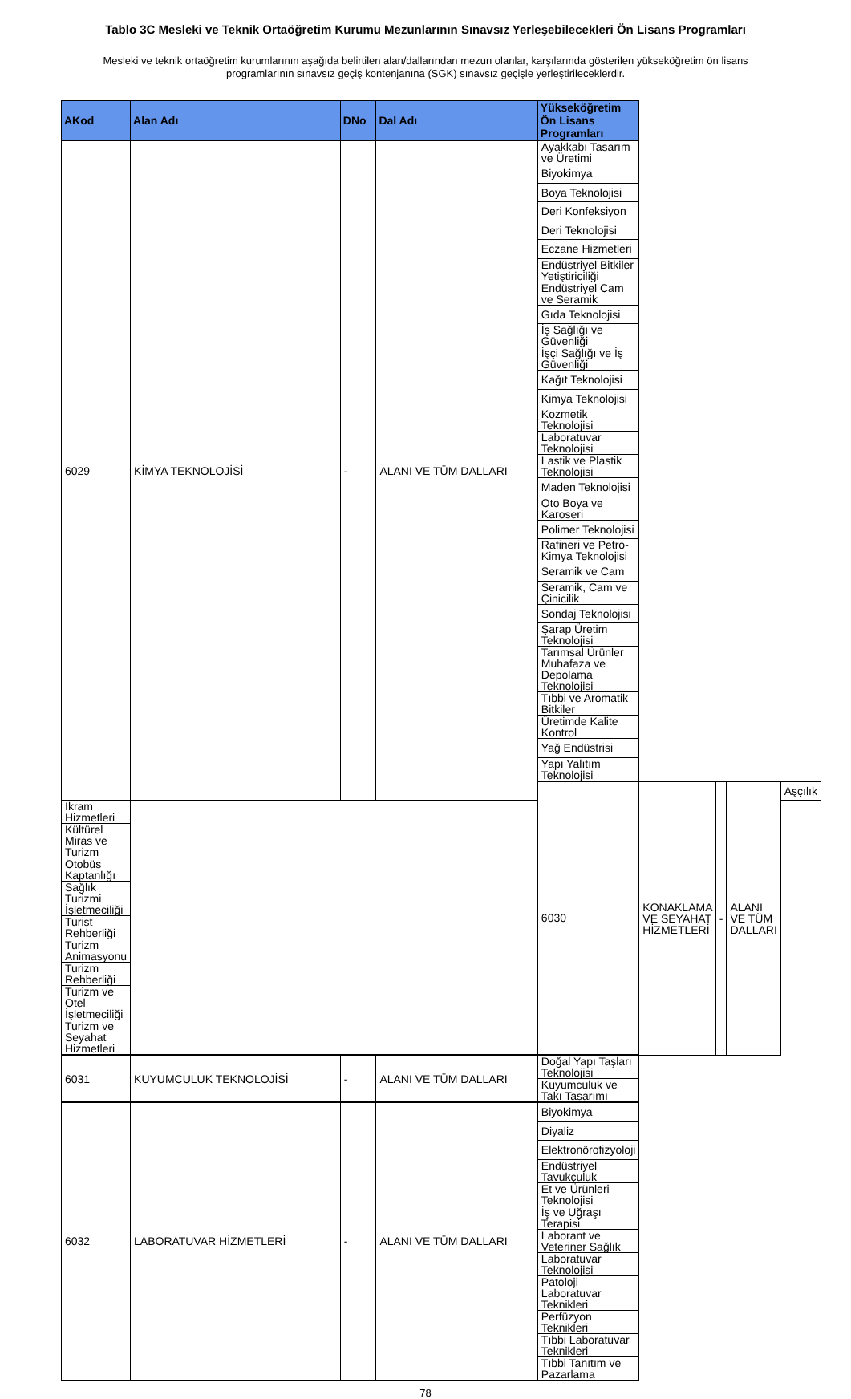Tablo 3C Mesleki ve Teknik Ortaöğretim Kurumu Mezunlarının Sınavsız Yerleşebilecekleri Ön Lisans Programları
Mesleki ve teknik ortaöğretim kurumlarının aşağıda belirtilen alan/dallarından mezun olanlar, karşılarında gösterilen yükseköğretim ön lisans programlarının sınavsız geçiş kontenjanına (SGK) sınavsız geçişle yerleştirileceklerdir.
| AKod | Alan Adı | DNo | Dal Adı | Yükseköğretim Ön Lisans Programları | | | | |
| --- | --- | --- | --- | --- | --- | --- | --- | --- |
| 6029 | KİMYA TEKNOLOJİSİ | - | ALANI VE TÜM DALLARI | Ayakkabı Tasarım ve Üretimi | | | | |
| | | | | Biyokimya | | | | |
| | | | | Boya Teknolojisi | | | | |
| | | | | Deri Konfeksiyon | | | | |
| | | | | Deri Teknolojisi | | | | |
| | | | | Eczane Hizmetleri | | | | |
| | | | | Endüstriyel Bitkiler Yetiştiriciliği | | | | |
| | | | | Endüstriyel Cam ve Seramik | | | | |
| | | | | Gıda Teknolojisi | | | | |
| | | | | İş Sağlığı ve Güvenliği | | | | |
| | | | | İşçi Sağlığı ve İş Güvenliği | | | | |
| | | | | Kağıt Teknolojisi | | | | |
| | | | | Kimya Teknolojisi | | | | |
| | | | | Kozmetik Teknolojisi | | | | |
| | | | | Laboratuvar Teknolojisi | | | | |
| | | | | Lastik ve Plastik Teknolojisi | | | | |
| | | | | Maden Teknolojisi | | | | |
| | | | | Oto Boya ve Karoseri | | | | |
| | | | | Polimer Teknolojisi | | | | |
| | | | | Rafineri ve Petro-Kimya Teknolojisi | | | | |
| | | | | Seramik ve Cam | | | | |
| | | | | Seramik, Cam ve Çinicilik | | | | |
| | | | | Sondaj Teknolojisi | | | | |
| | | | | Şarap Üretim Teknolojisi | | | | |
| | | | | Tarımsal Ürünler Muhafaza ve Depolama Teknolojisi | | | | |
| | | | | Tıbbi ve Aromatik Bitkiler | | | | |
| | | | | Üretimde Kalite Kontrol | | | | |
| | | | | Yağ Endüstrisi | | | | |
| | | | | Yapı Yalıtım Teknolojisi | | | | |
| | | | | 6030 | KONAKLAMA VE SEYAHAT HİZMETLERİ | - | ALANI VE TÜM DALLARI | Aşçılık |
| İkram Hizmetleri | | | | | | | | |
| Kültürel Miras ve Turizm | | | | | | | | |
| Otobüs Kaptanlığı | | | | | | | | |
| Sağlık Turizmi İşletmeciliği | | | | | | | | |
| Turist Rehberliği | | | | | | | | |
| Turizm Animasyonu | | | | | | | | |
| Turizm Rehberliği | | | | | | | | |
| Turizm ve Otel İşletmeciliği | | | | | | | | |
| Turizm ve Seyahat Hizmetleri | | | | | | | | |
| 6031 | KUYUMCULUK TEKNOLOJİSİ | - | ALANI VE TÜM DALLARI | Doğal Yapı Taşları Teknolojisi | | | | |
| | | | | Kuyumculuk ve Takı Tasarımı | | | | |
| 6032 | LABORATUVAR HİZMETLERİ | - | ALANI VE TÜM DALLARI | Biyokimya | | | | |
| | | | | Diyaliz | | | | |
| | | | | Elektronörofizyoloji | | | | |
| | | | | Endüstriyel Tavukçuluk | | | | |
| | | | | Et ve Ürünleri Teknolojisi | | | | |
| | | | | İş ve Uğraşı Terapisi | | | | |
| | | | | Laborant ve Veteriner Sağlık | | | | |
| | | | | Laboratuvar Teknolojisi | | | | |
| | | | | Patoloji Laboratuvar Teknikleri | | | | |
| | | | | Perfüzyon Teknikleri | | | | |
| | | | | Tıbbi Laboratuvar Teknikleri | | | | |
| | | | | Tıbbi Tanıtım ve Pazarlama | | | | |
78